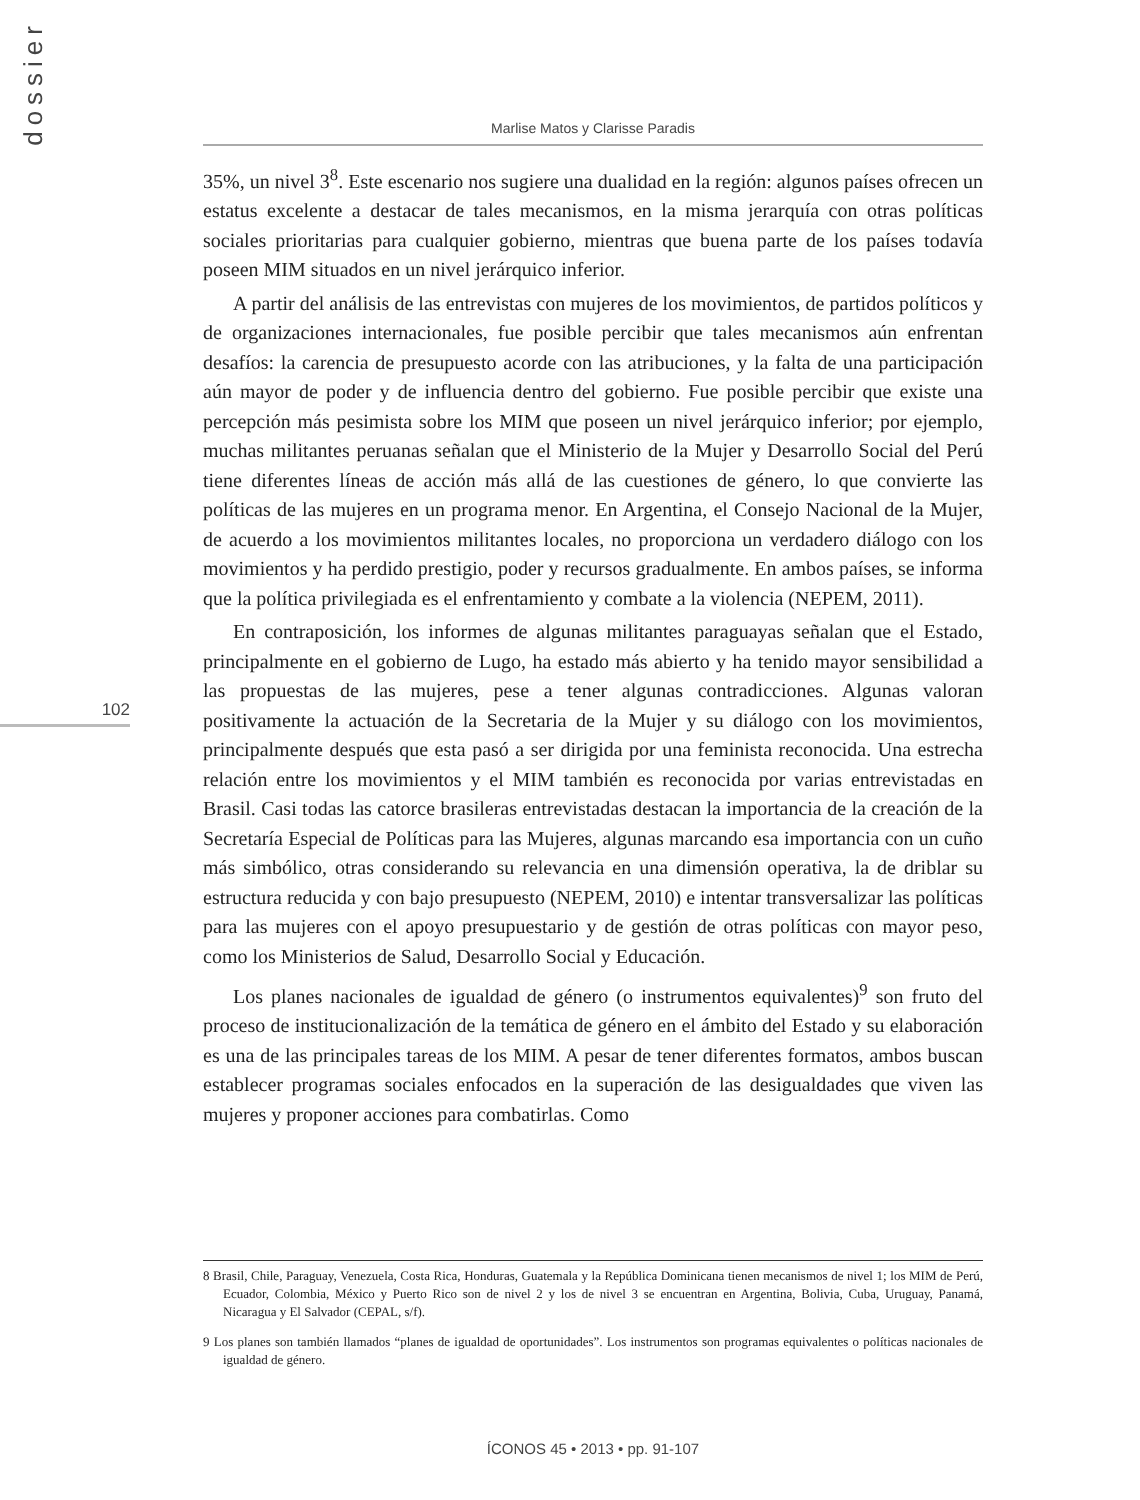dossier
Marlise Matos y Clarisse Paradis
102
35%, un nivel 3<sup>8</sup>. Este escenario nos sugiere una dualidad en la región: algunos países ofrecen un estatus excelente a destacar de tales mecanismos, en la misma jerarquía con otras políticas sociales prioritarias para cualquier gobierno, mientras que buena parte de los países todavía poseen MIM situados en un nivel jerárquico inferior.
A partir del análisis de las entrevistas con mujeres de los movimientos, de partidos políticos y de organizaciones internacionales, fue posible percibir que tales mecanismos aún enfrentan desafíos: la carencia de presupuesto acorde con las atribuciones, y la falta de una participación aún mayor de poder y de influencia dentro del gobierno. Fue posible percibir que existe una percepción más pesimista sobre los MIM que poseen un nivel jerárquico inferior; por ejemplo, muchas militantes peruanas señalan que el Ministerio de la Mujer y Desarrollo Social del Perú tiene diferentes líneas de acción más allá de las cuestiones de género, lo que convierte las políticas de las mujeres en un programa menor. En Argentina, el Consejo Nacional de la Mujer, de acuerdo a los movimientos militantes locales, no proporciona un verdadero diálogo con los movimientos y ha perdido prestigio, poder y recursos gradualmente. En ambos países, se informa que la política privilegiada es el enfrentamiento y combate a la violencia (NEPEM, 2011).
En contraposición, los informes de algunas militantes paraguayas señalan que el Estado, principalmente en el gobierno de Lugo, ha estado más abierto y ha tenido mayor sensibilidad a las propuestas de las mujeres, pese a tener algunas contradicciones. Algunas valoran positivamente la actuación de la Secretaria de la Mujer y su diálogo con los movimientos, principalmente después que esta pasó a ser dirigida por una feminista reconocida. Una estrecha relación entre los movimientos y el MIM también es reconocida por varias entrevistadas en Brasil. Casi todas las catorce brasileras entrevistadas destacan la importancia de la creación de la Secretaría Especial de Políticas para las Mujeres, algunas marcando esa importancia con un cuño más simbólico, otras considerando su relevancia en una dimensión operativa, la de driblar su estructura reducida y con bajo presupuesto (NEPEM, 2010) e intentar transversalizar las políticas para las mujeres con el apoyo presupuestario y de gestión de otras políticas con mayor peso, como los Ministerios de Salud, Desarrollo Social y Educación.
Los planes nacionales de igualdad de género (o instrumentos equivalentes)<sup>9</sup> son fruto del proceso de institucionalización de la temática de género en el ámbito del Estado y su elaboración es una de las principales tareas de los MIM. A pesar de tener diferentes formatos, ambos buscan establecer programas sociales enfocados en la superación de las desigualdades que viven las mujeres y proponer acciones para combatirlas. Como
8 Brasil, Chile, Paraguay, Venezuela, Costa Rica, Honduras, Guatemala y la República Dominicana tienen mecanismos de nivel 1; los MIM de Perú, Ecuador, Colombia, México y Puerto Rico son de nivel 2 y los de nivel 3 se encuentran en Argentina, Bolivia, Cuba, Uruguay, Panamá, Nicaragua y El Salvador (CEPAL, s/f).
9 Los planes son también llamados “planes de igualdad de oportunidades”. Los instrumentos son programas equivalentes o políticas nacionales de igualdad de género.
ÍCONOS 45 • 2013 • pp. 91-107